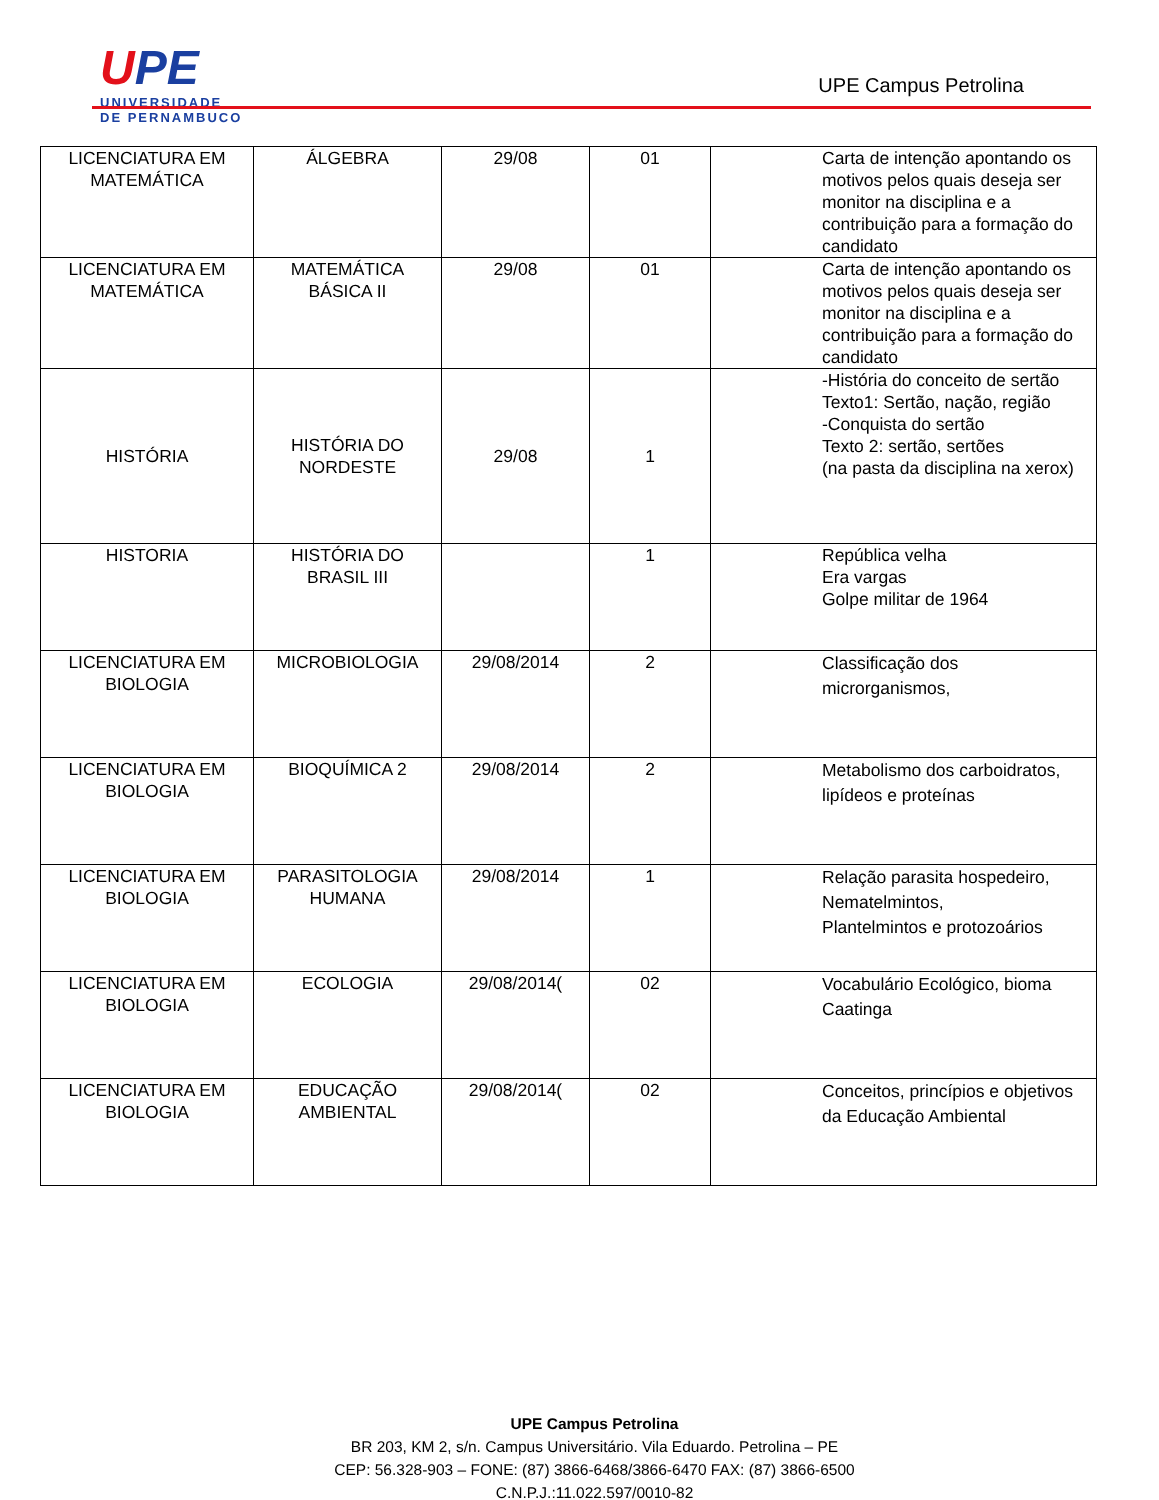UPE
UNIVERSIDADE
DE PERNAMBUCO
UPE Campus Petrolina
| LICENCIATURA EM MATEMÁTICA | ÁLGEBRA | 29/08 | 01 | Carta de intenção apontando os motivos pelos quais deseja ser monitor na disciplina e a contribuição para a formação do candidato |
| LICENCIATURA EM MATEMÁTICA | MATEMÁTICA BÁSICA II | 29/08 | 01 | Carta de intenção apontando os motivos pelos quais deseja ser monitor na disciplina e a contribuição para a formação do candidato |
| HISTÓRIA | HISTÓRIA DO NORDESTE | 29/08 | 1 | -História do conceito de sertão Texto1: Sertão, nação, região -Conquista do sertão Texto 2: sertão, sertões (na pasta da disciplina na xerox) |
| HISTORIA | HISTÓRIA DO BRASIL III | | 1 | República velha Era vargas Golpe militar de 1964 |
| LICENCIATURA EM BIOLOGIA | MICROBIOLOGIA | 29/08/2014 | 2 | Classificação dos microrganismos, |
| LICENCIATURA EM BIOLOGIA | BIOQUÍMICA 2 | 29/08/2014 | 2 | Metabolismo dos carboidratos, lipídeos e proteínas |
| LICENCIATURA EM BIOLOGIA | PARASITOLOGIA HUMANA | 29/08/2014 | 1 | Relação parasita hospedeiro, Nematelmintos, Plantelmintos e protozoários |
| LICENCIATURA EM BIOLOGIA | ECOLOGIA | 29/08/2014( | 02 | Vocabulário Ecológico, bioma Caatinga |
| LICENCIATURA EM BIOLOGIA | EDUCAÇÃO AMBIENTAL | 29/08/2014( | 02 | Conceitos, princípios e objetivos da Educação Ambiental |
UPE Campus Petrolina
BR 203, KM 2, s/n. Campus Universitário. Vila Eduardo. Petrolina – PE
CEP: 56.328-903 – FONE: (87) 3866-6468/3866-6470 FAX: (87) 3866-6500
C.N.P.J.:11.022.597/0010-82